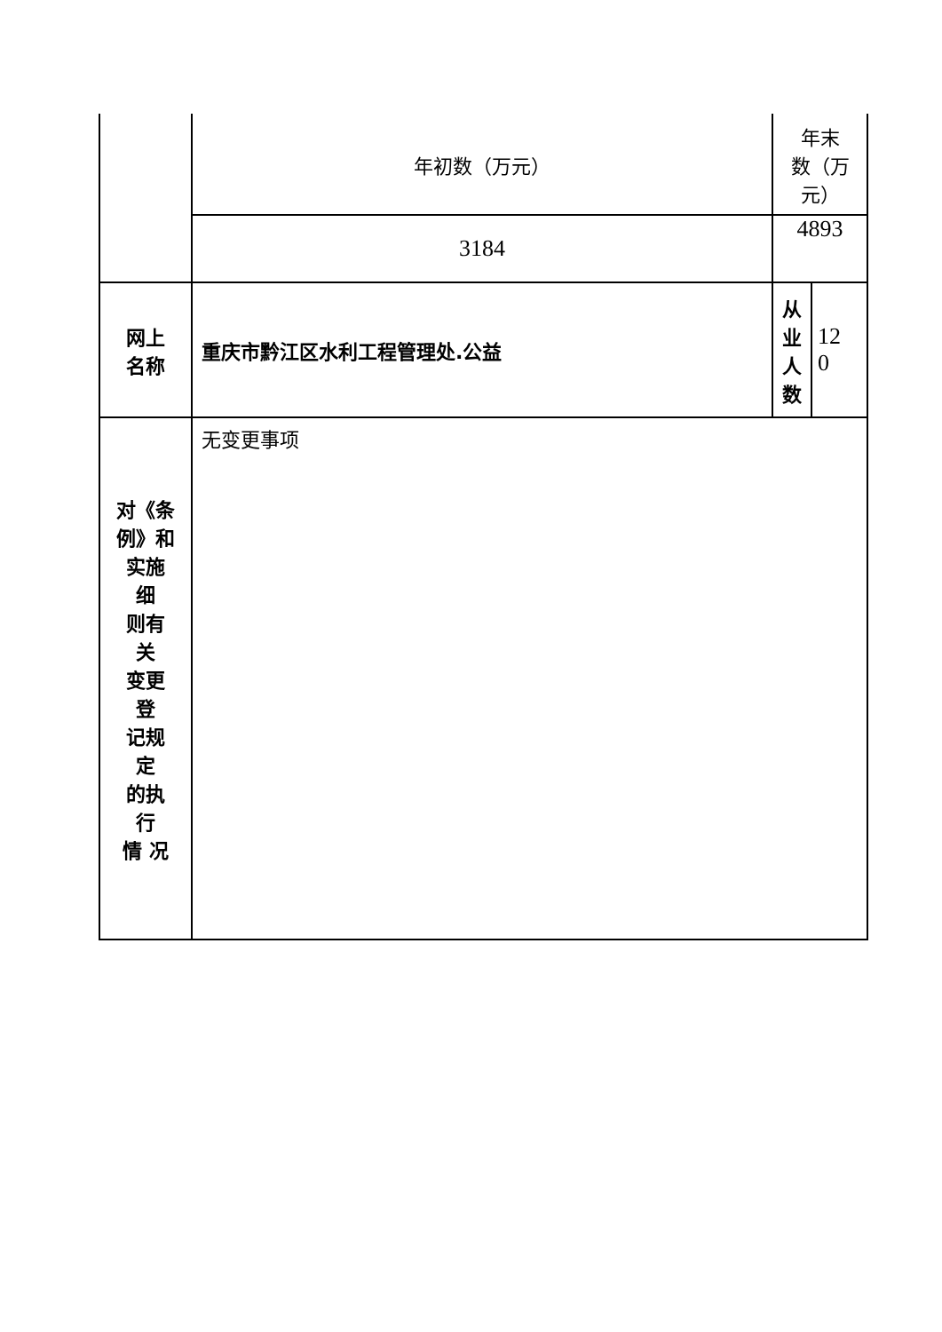| | 年初数（万元） | 年末 数（万 元） | |
| | 3184 | 4893 | |
| 网上 名称 | 重庆市黔江区水利工程管理处.公益 | 从 业 人 数 | 12 0 |
| 对《条 例》和 实施 细 则有 关 变更 登 记规 定 的执 行 情 况 | 无变更事项 | | |